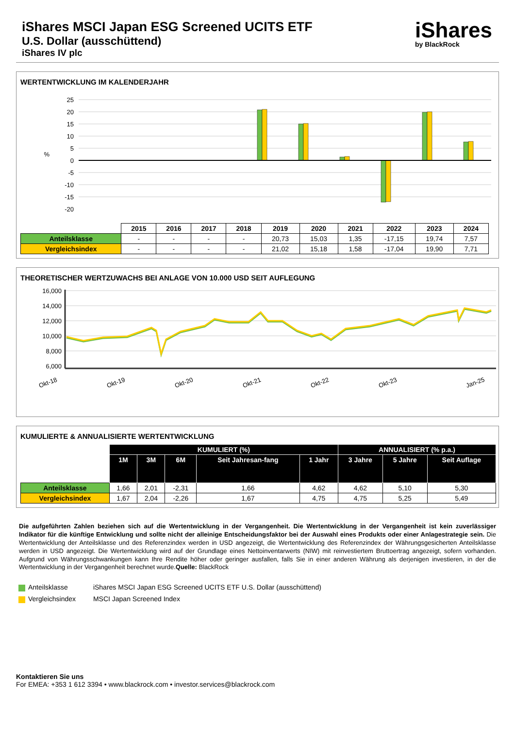iShares MSCI Japan ESG Screened UCITS ETF
U.S. Dollar (ausschüttend)
iShares IV plc
iShares
by BlackRock
WERTENTWICKLUNG IM KALENDERJAHR
25
20
15
10
5
0
-5
-10
-15
-20
%
| | 2015 | 2016 | 2017 | 2018 | 2019 | 2020 | 2021 | 2022 | 2023 | 2024 |
| --- | --- | --- | --- | --- | --- | --- | --- | --- | --- | --- |
| Anteilsklasse | - | - | - | - | 20,73 | 15,03 | 1,35 | -17,15 | 19,74 | 7,57 |
| Vergleichsindex | - | - | - | - | 21,02 | 15,18 | 1,58 | -17,04 | 19,90 | 7,71 |
THEORETISCHER WERTZUWACHS BEI ANLAGE VON 10.000 USD SEIT AUFLEGUNG
16,000
14,000
12,000
10,000
8,000
6,000
Okt-18
Okt-19
Okt-20
Okt-21
Okt-22
Okt-23
Jan-25
KUMULIERTE & ANNUALISIERTE WERTENTWICKLUNG
| | KUMULIERT (%) | | | | | ANNUALISIERT (% p.a.) | | |
| --- | --- | --- | --- | --- | --- | --- | --- | --- |
| | 1M | 3M | 6M | Seit Jahresan-fang | 1 Jahr | 3 Jahre | 5 Jahre | Seit Auflage |
| Anteilsklasse | 1,66 | 2,01 | -2,31 | 1,66 | 4,62 | 4,62 | 5,10 | 5,30 |
| Vergleichsindex | 1,67 | 2,04 | -2,26 | 1,67 | 4,75 | 4,75 | 5,25 | 5,49 |
Die aufgeführten Zahlen beziehen sich auf die Wertentwicklung in der Vergangenheit. Die Wertentwicklung in der Vergangenheit ist kein zuverlässiger Indikator für die künftige Entwicklung und sollte nicht der alleinige Entscheidungsfaktor bei der Auswahl eines Produkts oder einer Anlagestrategie sein. Die Wertentwicklung der Anteilsklasse und des Referenzindex werden in USD angezeigt, die Wertentwicklung des Referenzindex der Währungsgesicherten Anteilsklasse werden in USD angezeigt. Die Wertentwicklung wird auf der Grundlage eines Nettoinventarwerts (NIW) mit reinvestiertem Bruttoertrag angezeigt, sofern vorhanden. Aufgrund von Währungsschwankungen kann Ihre Rendite höher oder geringer ausfallen, falls Sie in einer anderen Währung als derjenigen investieren, in der die Wertentwicklung in der Vergangenheit berechnet wurde.Quelle: BlackRock
Anteilsklasse iShares MSCI Japan ESG Screened UCITS ETF U.S. Dollar (ausschüttend)
Vergleichsindex MSCI Japan Screened Index
Kontaktieren Sie uns
For EMEA: +353 1 612 3394 • www.blackrock.com • investor.services@blackrock.com